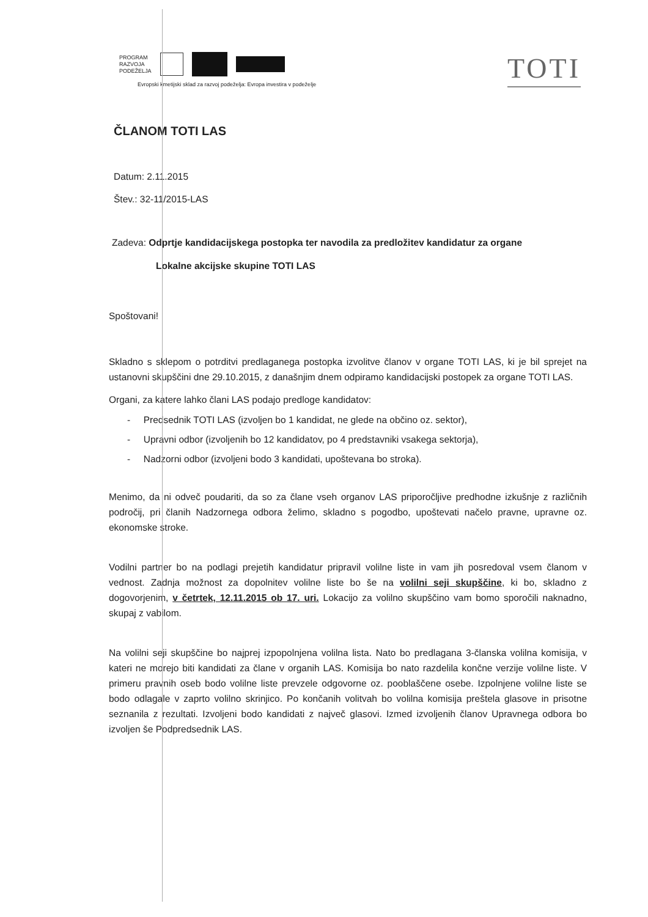PROGRAM
RAZVOJA
PODEŽELJA
Evropski kmetijski sklad za razvoj podeželja: Evropa investira v podeželje
TOTI
ČLANOM TOTI LAS
Datum: 2.11.2015
Štev.: 32-11/2015-LAS
Zadeva: Odprtje kandidacijskega postopka ter navodila za predložitev kandidatur za organe
Lokalne akcijske skupine TOTI LAS
Spoštovani!
Skladno s sklepom o potrditvi predlaganega postopka izvolitve članov v organe TOTI LAS, ki je bil sprejet na ustanovni skupščini dne 29.10.2015, z današnjim dnem odpiramo kandidacijski postopek za organe TOTI LAS.
Organi, za katere lahko člani LAS podajo predloge kandidatov:
- Predsednik TOTI LAS (izvoljen bo 1 kandidat, ne glede na občino oz. sektor),
- Upravni odbor (izvoljenih bo 12 kandidatov, po 4 predstavniki vsakega sektorja),
- Nadzorni odbor (izvoljeni bodo 3 kandidati, upoštevana bo stroka).
Menimo, da ni odveč poudariti, da so za člane vseh organov LAS priporočljive predhodne izkušnje z različnih področij, pri članih Nadzornega odbora želimo, skladno s pogodbo, upoštevati načelo pravne, upravne oz. ekonomske stroke.
Vodilni partner bo na podlagi prejetih kandidatur pripravil volilne liste in vam jih posredoval vsem članom v vednost. Zadnja možnost za dopolnitev volilne liste bo še na volilni seji skupščine, ki bo, skladno z dogovorjenim, v četrtek, 12.11.2015 ob 17. uri. Lokacijo za volilno skupščino vam bomo sporočili naknadno, skupaj z vabilom.
Na volilni seji skupščine bo najprej izpopolnjena volilna lista. Nato bo predlagana 3-članska volilna komisija, v kateri ne morejo biti kandidati za člane v organih LAS. Komisija bo nato razdelila končne verzije volilne liste. V primeru pravnih oseb bodo volilne liste prevzele odgovorne oz. pooblaščene osebe. Izpolnjene volilne liste se bodo odlagale v zaprto volilno skrinjico. Po končanih volitvah bo volilna komisija preštela glasove in prisotne seznanila z rezultati. Izvoljeni bodo kandidati z največ glasovi. Izmed izvoljenih članov Upravnega odbora bo izvoljen še Podpredsednik LAS.